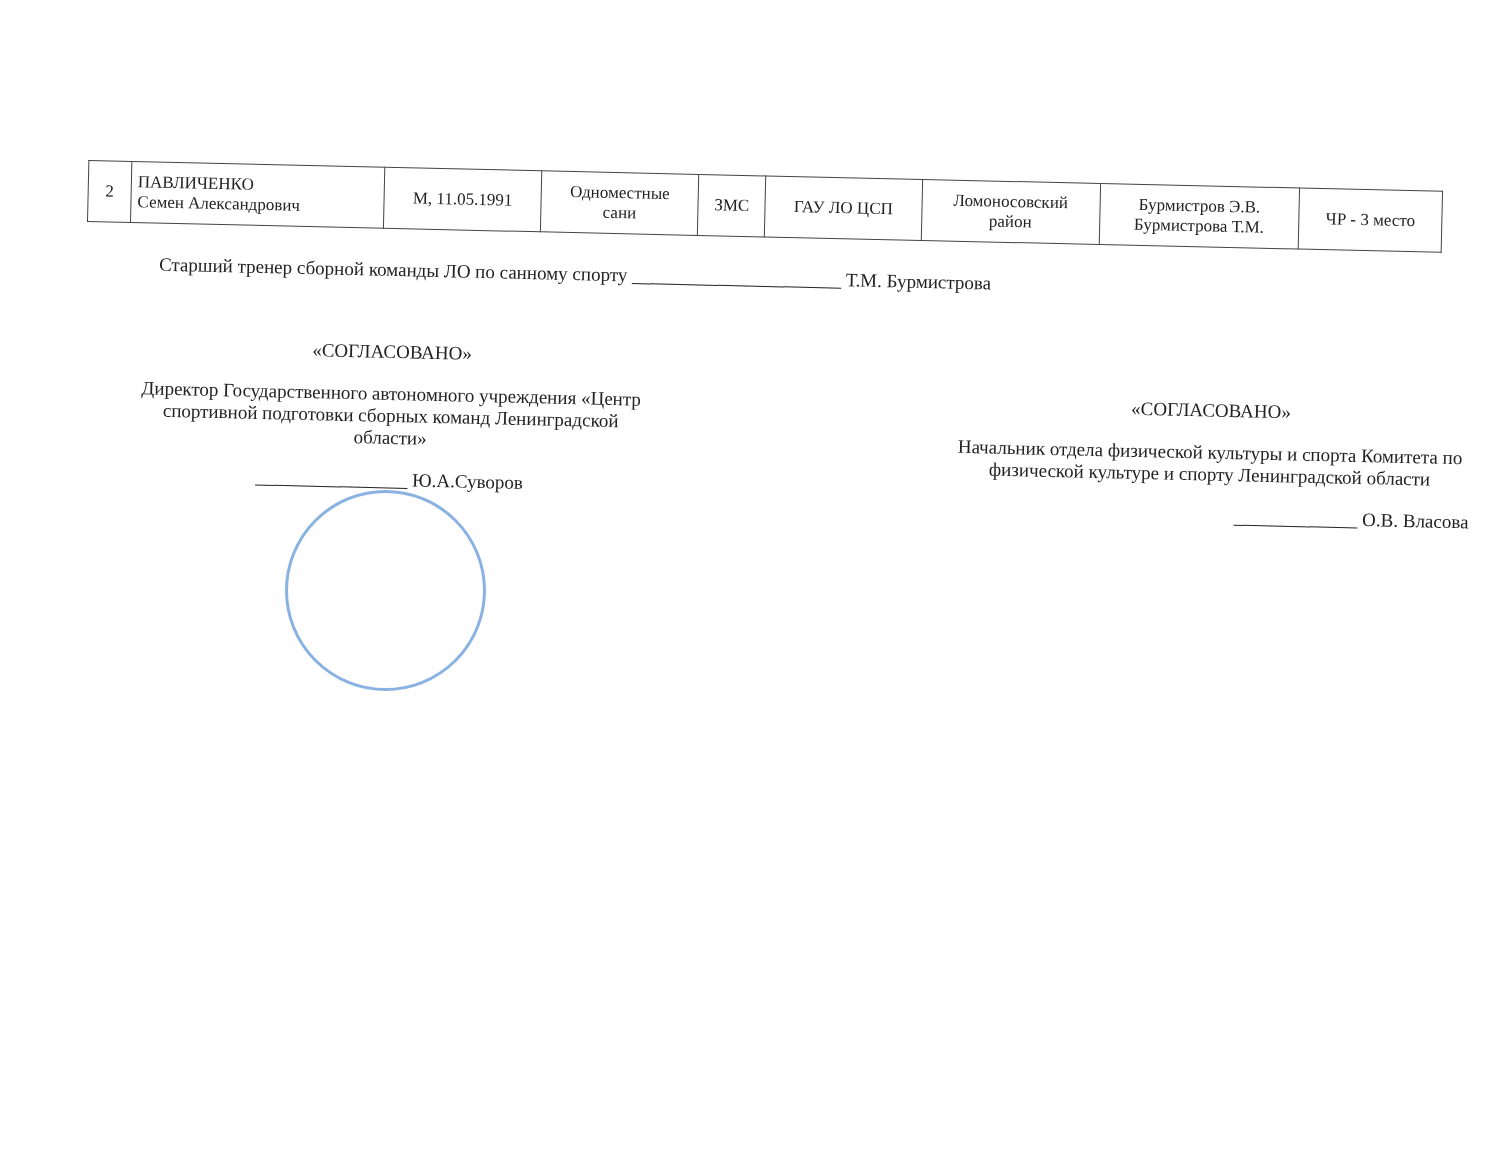| 2 | ПАВЛИЧЕНКО Семен Александрович | М, 11.05.1991 | Одноместные сани | ЗМС | ГАУ ЛО ЦСП | Ломоносовский район | Бурмистров Э.В. Бурмистрова Т.М. | ЧР - 3 место |
Старший тренер сборной команды ЛО по санному спорту ______________________ Т.М. Бурмистрова
«СОГЛАСОВАНО»
Директор Государственного автономного учреждения «Центр спортивной подготовки сборных команд Ленинградской области»
________________ Ю.А.Суворов
«СОГЛАСОВАНО»
Начальник отдела физической культуры и спорта Комитета по физической культуре и спорту Ленинградской области
_____________ О.В. Власова